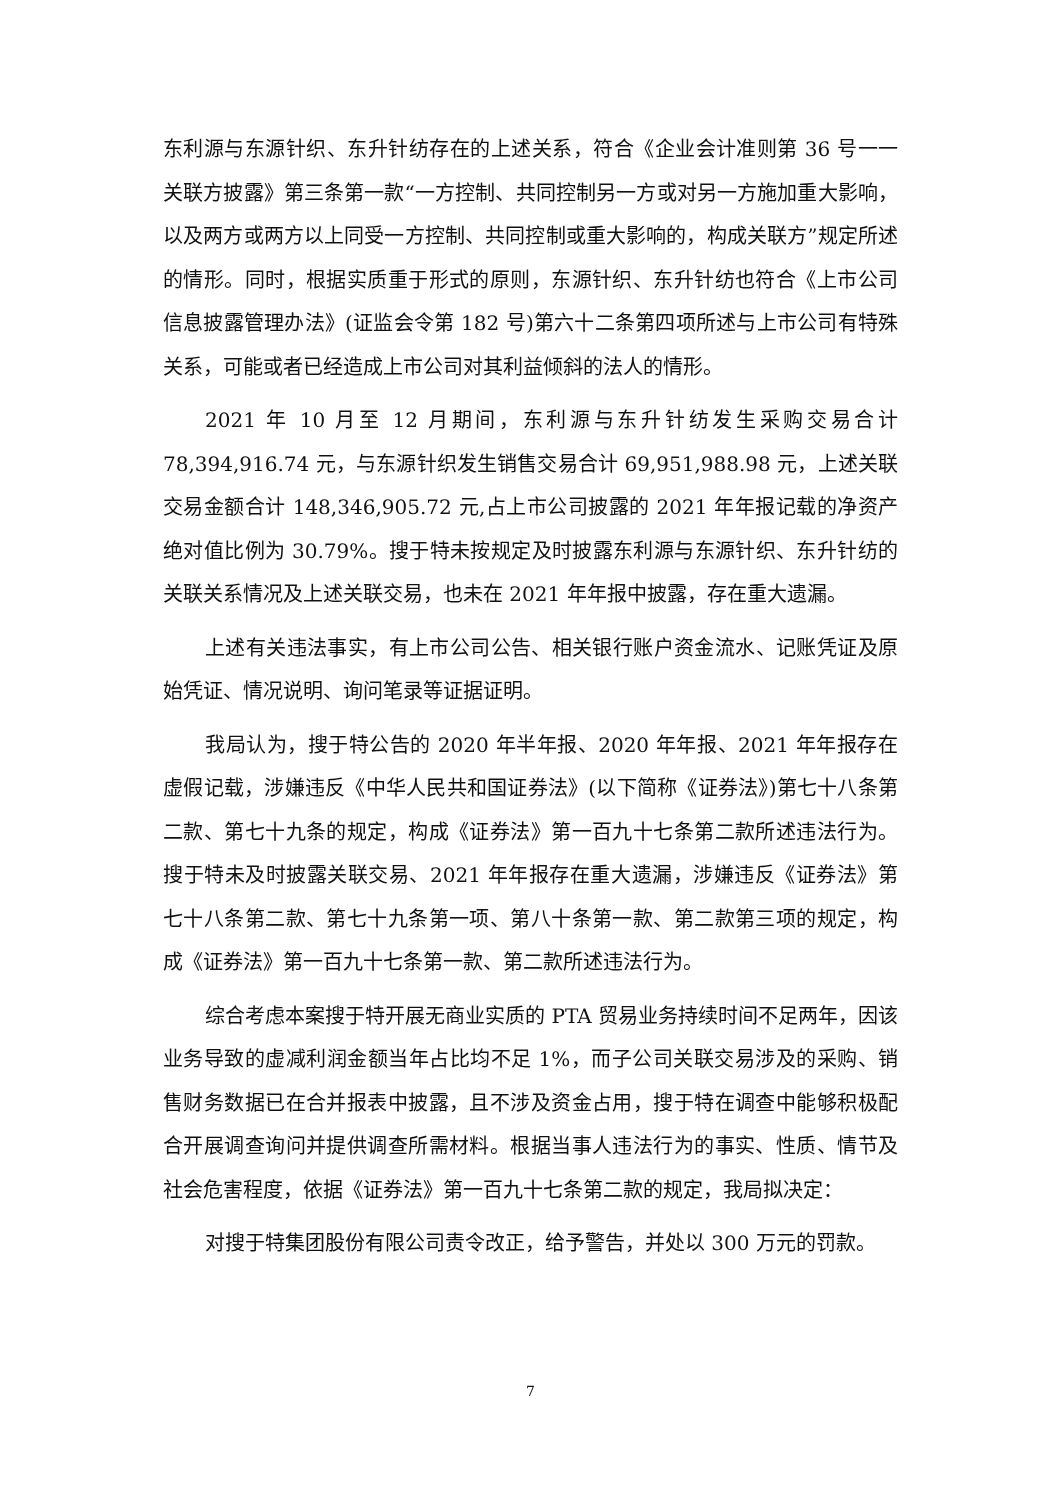东利源与东源针织、东升针纺存在的上述关系，符合《企业会计准则第 36 号一一关联方披露》第三条第一款“一方控制、共同控制另一方或对另一方施加重大影响，以及两方或两方以上同受一方控制、共同控制或重大影响的，构成关联方”规定所述的情形。同时，根据实质重于形式的原则，东源针织、东升针纺也符合《上市公司信息披露管理办法》(证监会令第 182 号)第六十二条第四项所述与上市公司有特殊关系，可能或者已经造成上市公司对其利益倾斜的法人的情形。
2021 年 10 月至 12 月期间，东利源与东升针纺发生采购交易合计 78,394,916.74 元，与东源针织发生销售交易合计 69,951,988.98 元，上述关联交易金额合计 148,346,905.72 元,占上市公司披露的 2021 年年报记载的净资产绝对值比例为 30.79%。搜于特未按规定及时披露东利源与东源针织、东升针纺的关联关系情况及上述关联交易，也未在 2021 年年报中披露，存在重大遗漏。
上述有关违法事实，有上市公司公告、相关银行账户资金流水、记账凭证及原始凭证、情况说明、询问笔录等证据证明。
我局认为，搜于特公告的 2020 年半年报、2020 年年报、2021 年年报存在虚假记载，涉嫌违反《中华人民共和国证券法》(以下简称《证券法》)第七十八条第二款、第七十九条的规定，构成《证券法》第一百九十七条第二款所述违法行为。搜于特未及时披露关联交易、2021 年年报存在重大遗漏，涉嫌违反《证券法》第七十八条第二款、第七十九条第一项、第八十条第一款、第二款第三项的规定，构成《证券法》第一百九十七条第一款、第二款所述违法行为。
综合考虑本案搜于特开展无商业实质的 PTA 贸易业务持续时间不足两年，因该业务导致的虚减利润金额当年占比均不足 1%，而子公司关联交易涉及的采购、销售财务数据已在合并报表中披露，且不涉及资金占用，搜于特在调查中能够积极配合开展调查询问并提供调查所需材料。根据当事人违法行为的事实、性质、情节及社会危害程度，依据《证券法》第一百九十七条第二款的规定，我局拟决定：
对搜于特集团股份有限公司责令改正，给予警告，并处以 300 万元的罚款。
7